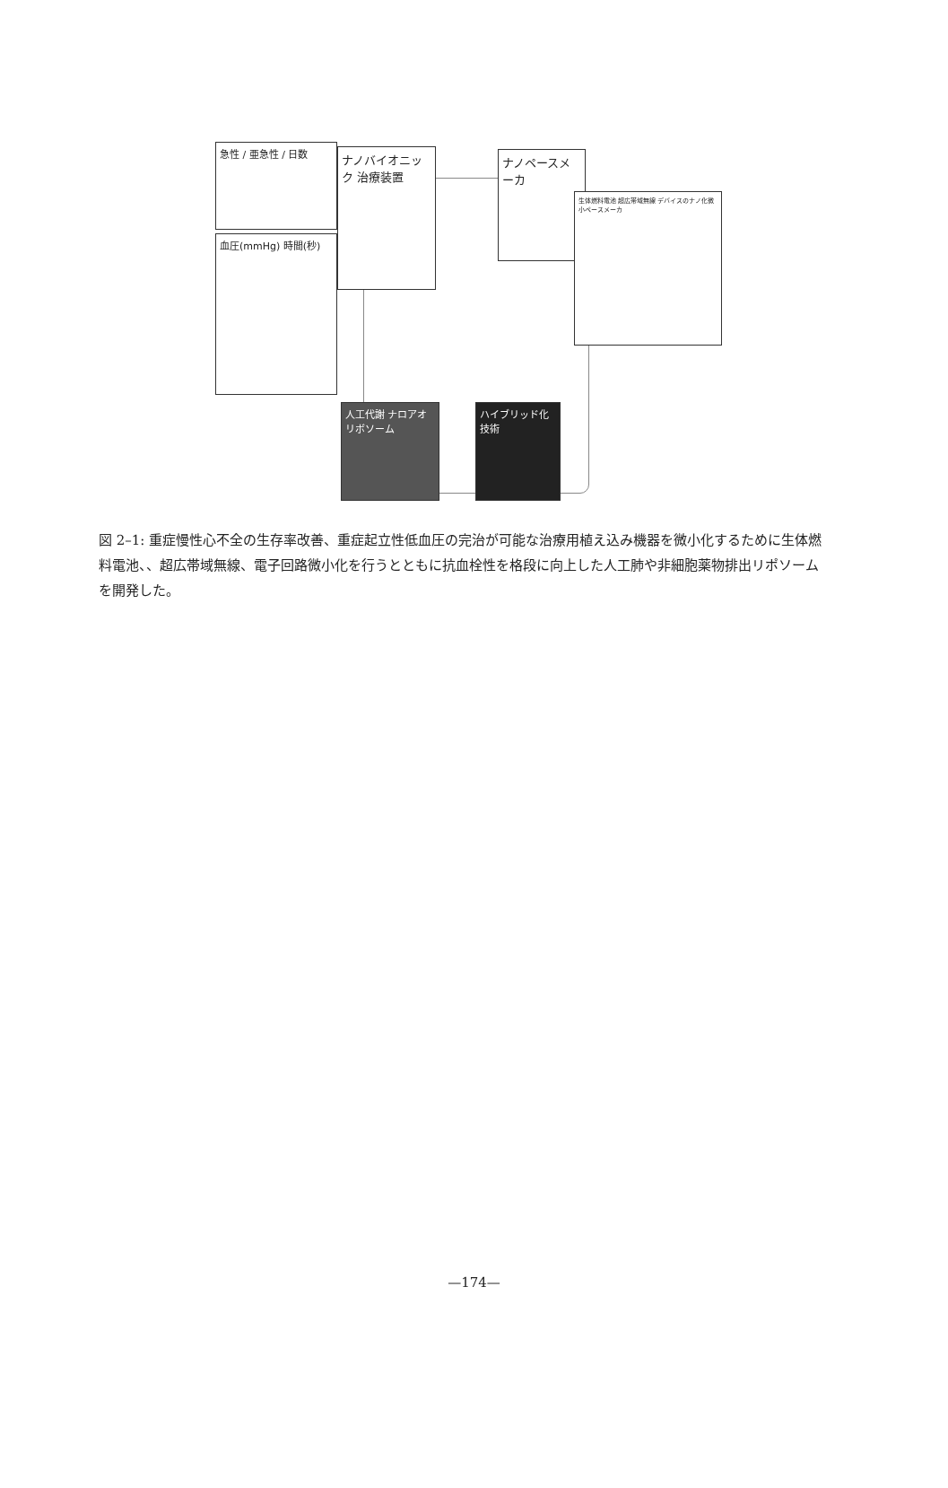急性 / 亜急性 / 日数
血圧(mmHg) 時間(秒)
ナノバイオニック 治療装置
ナノペースメーカ
生体燃料電池 超広帯域無線 デバイスのナノ化微小ペースメーカ
人工代謝 ナロアオリボソーム
ハイブリッド化技術
図 2–1: 重症慢性心不全の生存率改善、重症起立性低血圧の完治が可能な治療用植え込み機器を微小化するために生体燃料電池、、超広帯域無線、電子回路微小化を行うとともに抗血栓性を格段に向上した人工肺や非細胞薬物排出リポソームを開発した。
—174—